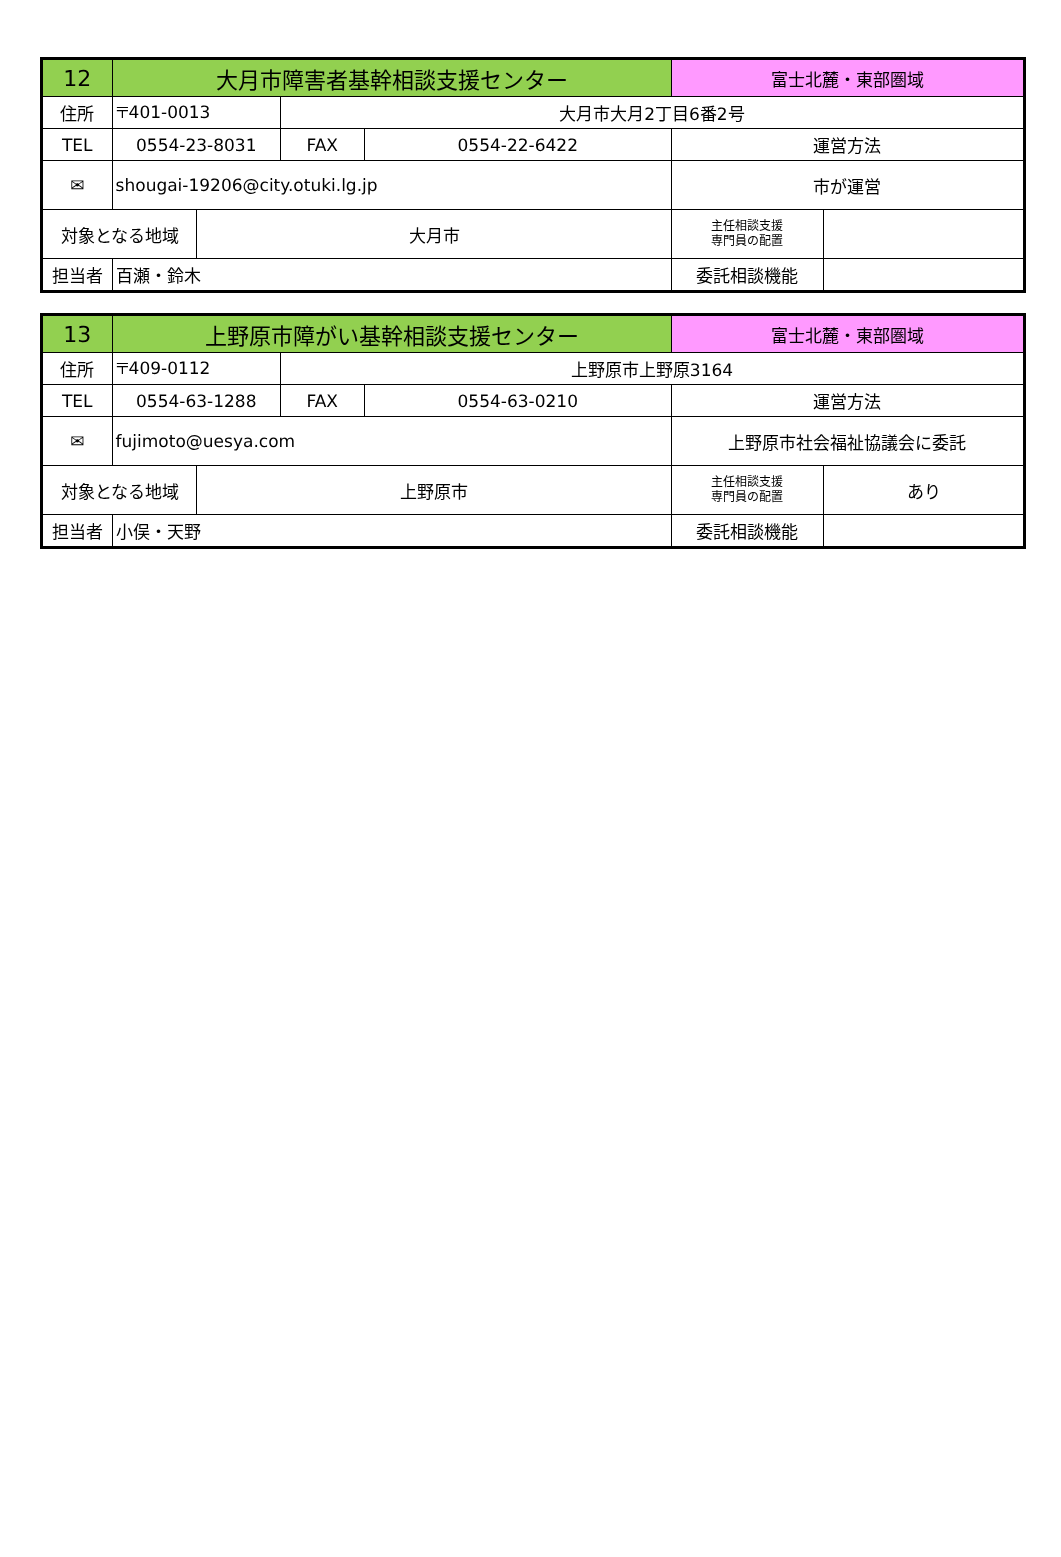| 12 | 大月市障害者基幹相談支援センター | | | | 富士北麓・東部圏域 | |
| 住所 | 〒401-0013 | | 大月市大月2丁目6番2号 | | | |
| TEL | 0554-23-8031 | | FAX | 0554-22-6422 | 運営方法 | |
| ✉ | shougai-19206@city.otuki.lg.jp | | | | 市が運営 | |
| 対象となる地域 | | 大月市 | | | 主任相談支援 専門員の配置 | |
| 担当者 | 百瀬・鈴木 | | | | 委託相談機能 | |
| 13 | 上野原市障がい基幹相談支援センター | | | | 富士北麓・東部圏域 | |
| 住所 | 〒409-0112 | | 上野原市上野原3164 | | | |
| TEL | 0554-63-1288 | | FAX | 0554-63-0210 | 運営方法 | |
| ✉ | fujimoto@uesya.com | | | | 上野原市社会福祉協議会に委託 | |
| 対象となる地域 | | 上野原市 | | | 主任相談支援 専門員の配置 | あり |
| 担当者 | 小俣・天野 | | | | 委託相談機能 | |